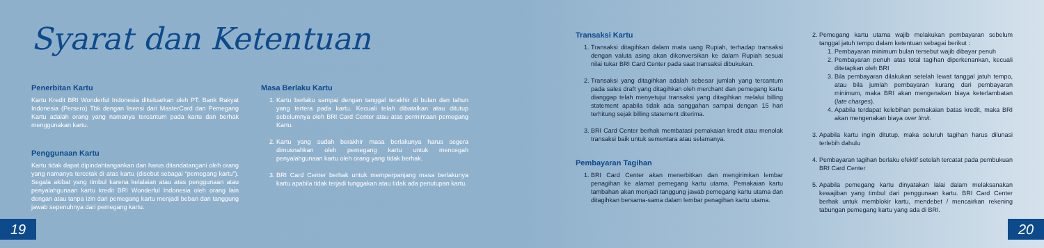Syarat dan Ketentuan
Penerbitan Kartu
Kartu Kredit BRI Wonderful Indonesia dikeluarkan oleh PT. Bank Rakyat Indonesia (Persero) Tbk dengan lisensi dari MasterCard dan Pemegang Kartu adalah orang yang namanya tercantum pada kartu dan berhak menggunakan kartu.
Penggunaan Kartu
Kartu tidak dapat dipindahtangankan dan harus ditandatangani oleh orang yang namanya tercetak di atas kartu (disebut sebagai “pemegang kartu”). Segala akibat yang timbul karena kelalaian atau atas penggunaan atau penyalahgunaan kartu kredit BRI Wonderful Indonesia oleh orang lain dengan atau tanpa izin dari pemegang kartu menjadi beban dan tanggung jawab sepenuhnya dari pemegang kartu.
Masa Berlaku Kartu
1. Kartu berlaku sampai dengan tanggal terakhir di bulan dan tahun yang tertera pada kartu. Kecuali telah dibatalkan atau ditutup sebelumnya oleh BRI Card Center atau atas permintaan pemegang Kartu.
2. Kartu yang sudah berakhir masa berlakunya harus segera dimusnahkan oleh pemegang kartu untuk mencegah penyalahgunaan kartu oleh orang yang tidak berhak.
3. BRI Card Center berhak untuk memperpanjang masa berlakunya kartu apabila tidak terjadi tunggakan atau tidak ada penutupan kartu.
Transaksi Kartu
1. Transaksi ditagihkan dalam mata uang Rupiah, terhadap transaksi dengan valuta asing akan dikonversikan ke dalam Rupiah sesuai nilai tukar BRI Card Center pada saat transaksi dibukukan.
2. Transaksi yang ditagihkan adalah sebesar jumlah yang tercantum pada sales draft yang ditagihkan oleh merchant dan pemegang kartu dianggap telah menyetujui transaksi yang ditagihkan melalui billing statement apabila tidak ada sanggahan sampai dengan 15 hari terhitung sejak billing statement diterima.
3. BRI Card Center berhak membatasi pemakaian kredit atau menolak transaksi baik untuk sementara atau selamanya.
Pembayaran Tagihan
1. BRI Card Center akan menerbitkan dan mengirimkan lembar penagihan ke alamat pemegang kartu utama. Pemakaian kartu tambahan akan menjadi tanggung jawab pemegang kartu utama dan ditagihkan bersama-sama dalam lembar penagihan kartu utama.
2. Pemegang kartu utama wajib melakukan pembayaran sebelum tanggal jatuh tempo dalam ketentuan sebagai berikut :
1. Pembayaran minimum bulan tersebut wajib dibayar penuh
2. Pembayaran penuh atas total tagihan diperkenankan, kecuali ditetapkan oleh BRI
3. Bila pembayaran dilakukan setelah lewat tanggal jatuh tempo, atau bila jumlah pembayaran kurang dari pembayaran minimum, maka BRI akan mengenakan biaya keterlambatan (late charges).
4. Apabila terdapat kelebihan pemakaian batas kredit, maka BRI akan mengenakan biaya over limit.
3. Apabila kartu ingin ditutup, maka seluruh tagihan harus dilunasi terlebih dahulu
4. Pembayaran tagihan berlaku efektif setelah tercatat pada pembukuan BRI Card Center
5. Apabila pemegang kartu dinyatakan lalai dalam melaksanakan kewajiban yang timbul dari penggunaan kartu. BRI Card Center berhak untuk memblokir kartu, mendebet / mencairkan rekening tabungan pemegang kartu yang ada di BRI.
19 20